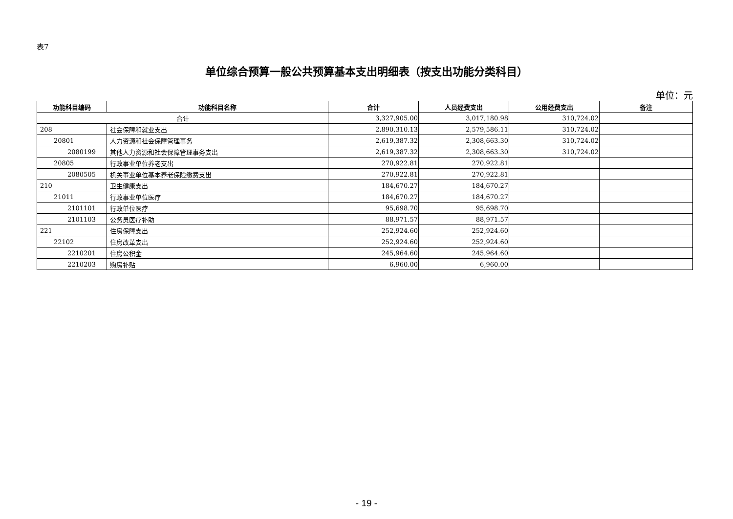表7
单位综合预算一般公共预算基本支出明细表（按支出功能分类科目）
单位：元
| 功能科目编码 | 功能科目名称 | 合计 | 人员经费支出 | 公用经费支出 | 备注 |
| --- | --- | --- | --- | --- | --- |
| 合计 | | 3,327,905.00 | 3,017,180.98 | 310,724.02 | |
| 208 | 社会保障和就业支出 | 2,890,310.13 | 2,579,586.11 | 310,724.02 | |
| 20801 | 人力资源和社会保障管理事务 | 2,619,387.32 | 2,308,663.30 | 310,724.02 | |
| 2080199 | 其他人力资源和社会保障管理事务支出 | 2,619,387.32 | 2,308,663.30 | 310,724.02 | |
| 20805 | 行政事业单位养老支出 | 270,922.81 | 270,922.81 | | |
| 2080505 | 机关事业单位基本养老保险缴费支出 | 270,922.81 | 270,922.81 | | |
| 210 | 卫生健康支出 | 184,670.27 | 184,670.27 | | |
| 21011 | 行政事业单位医疗 | 184,670.27 | 184,670.27 | | |
| 2101101 | 行政单位医疗 | 95,698.70 | 95,698.70 | | |
| 2101103 | 公务员医疗补助 | 88,971.57 | 88,971.57 | | |
| 221 | 住房保障支出 | 252,924.60 | 252,924.60 | | |
| 22102 | 住房改革支出 | 252,924.60 | 252,924.60 | | |
| 2210201 | 住房公积金 | 245,964.60 | 245,964.60 | | |
| 2210203 | 购房补贴 | 6,960.00 | 6,960.00 | | |
- 19 -